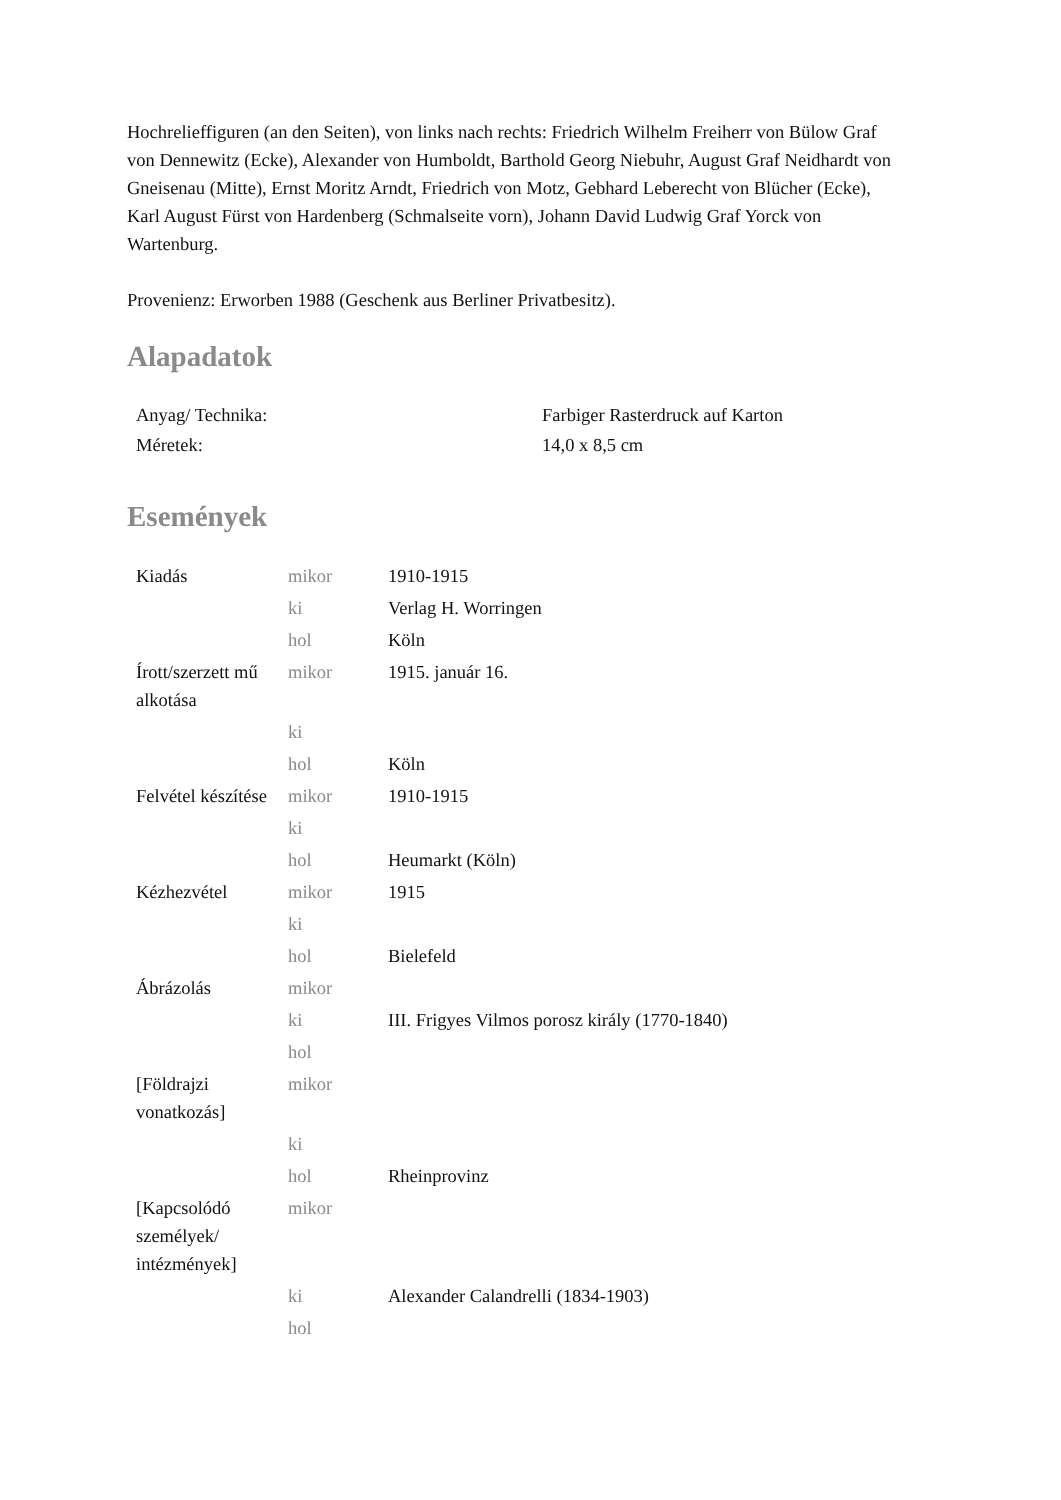Hochrelieffiguren (an den Seiten), von links nach rechts: Friedrich Wilhelm Freiherr von Bülow Graf von Dennewitz (Ecke), Alexander von Humboldt, Barthold Georg Niebuhr, August Graf Neidhardt von Gneisenau (Mitte), Ernst Moritz Arndt, Friedrich von Motz, Gebhard Leberecht von Blücher (Ecke), Karl August Fürst von Hardenberg (Schmalseite vorn), Johann David Ludwig Graf Yorck von Wartenburg.
Provenienz: Erworben 1988 (Geschenk aus Berliner Privatbesitz).
Alapadatok
| Anyag/ Technika: | Farbiger Rasterdruck auf Karton |
| Méretek: | 14,0 x 8,5 cm |
Események
| Kiadás | mikor | 1910-1915 |
| | ki | Verlag H. Worringen |
| | hol | Köln |
| Írott/szerzett mű alkotása | mikor | 1915. január 16. |
| | ki | |
| | hol | Köln |
| Felvétel készítése | mikor | 1910-1915 |
| | ki | |
| | hol | Heumarkt (Köln) |
| Kézhezvétel | mikor | 1915 |
| | ki | |
| | hol | Bielefeld |
| Ábrázolás | mikor | |
| | ki | III. Frigyes Vilmos porosz király (1770-1840) |
| | hol | |
| [Földrajzi vonatkozás] | mikor | |
| | ki | |
| | hol | Rheinprovinz |
| [Kapcsolódó személyek/ intézmények] | mikor | |
| | ki | Alexander Calandrelli (1834-1903) |
| | hol | |